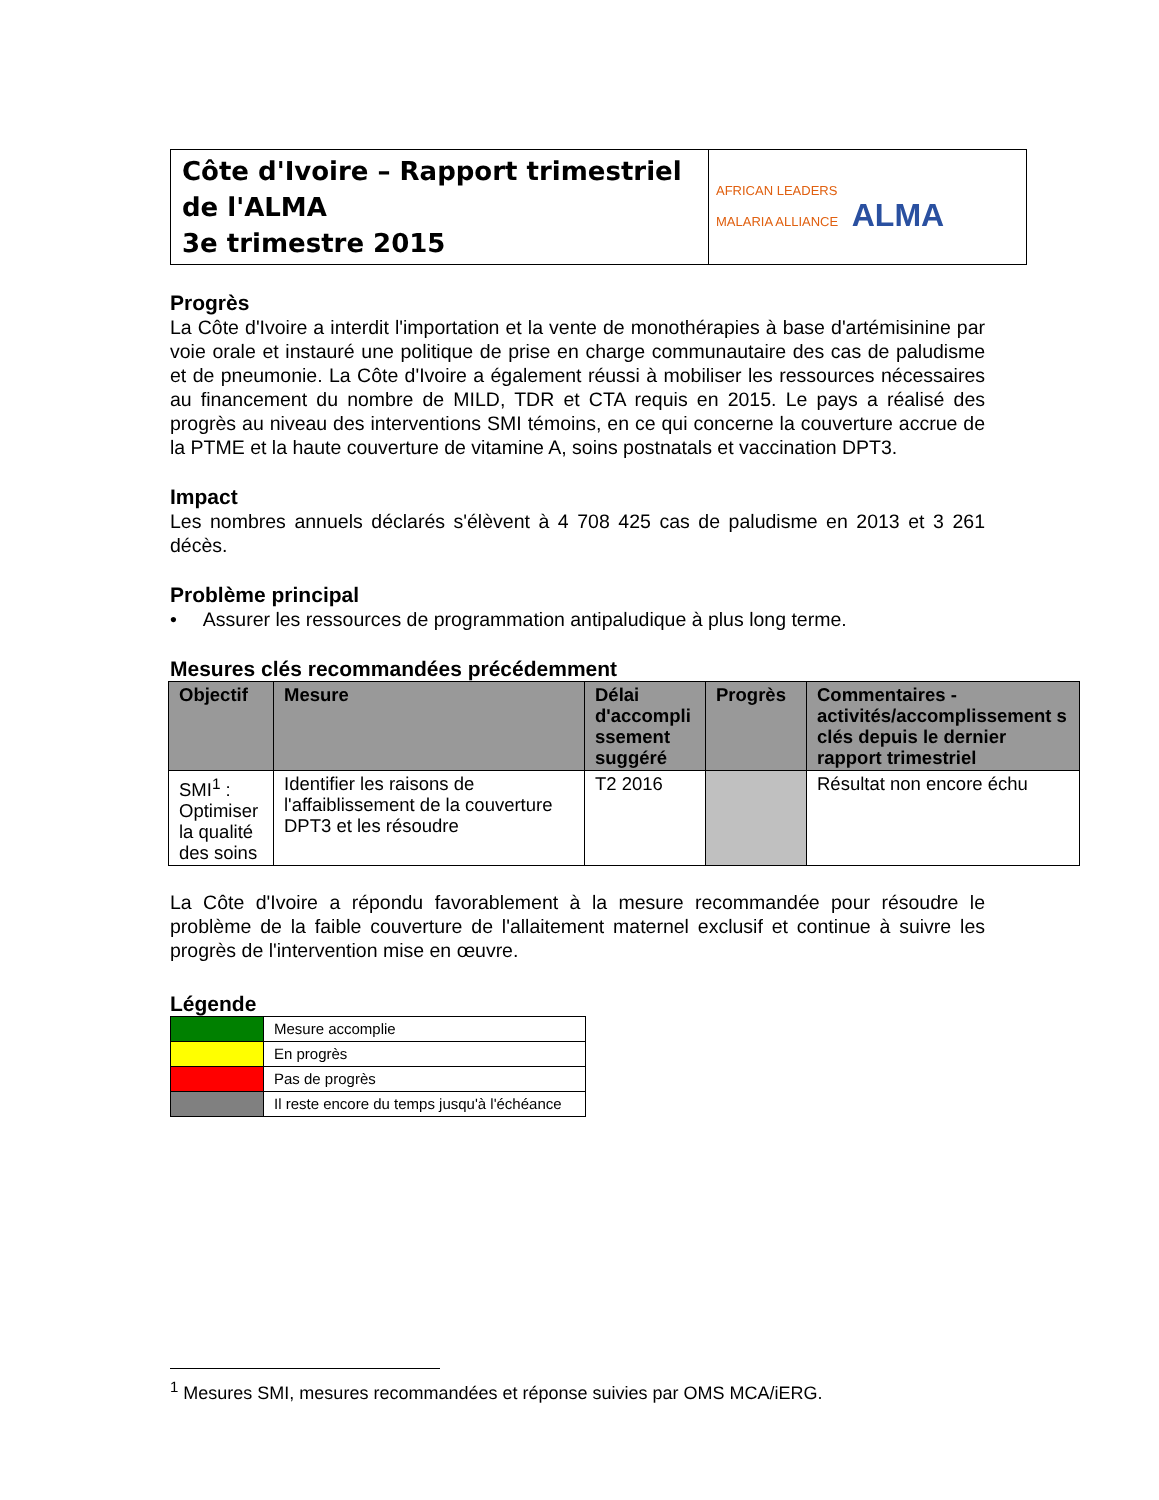| Côte d'Ivoire – Rapport trimestriel de l'ALMA 3e trimestre 2015 | AFRICAN LEADERS MALARIA ALLIANCE ALMA |
Progrès
La Côte d'Ivoire a interdit l'importation et la vente de monothérapies à base d'artémisinine par voie orale et instauré une politique de prise en charge communautaire des cas de paludisme et de pneumonie. La Côte d'Ivoire a également réussi à mobiliser les ressources nécessaires au financement du nombre de MILD, TDR et CTA requis en 2015. Le pays a réalisé des progrès au niveau des interventions SMI témoins, en ce qui concerne la couverture accrue de la PTME et la haute couverture de vitamine A, soins postnatals et vaccination DPT3.
Impact
Les nombres annuels déclarés s'élèvent à 4 708 425 cas de paludisme en 2013 et 3 261 décès.
Problème principal
• Assurer les ressources de programmation antipaludique à plus long terme.
Mesures clés recommandées précédemment
| Objectif | Mesure | Délai d'accompli ssement suggéré | Progrès | Commentaires - activités/accomplissement s clés depuis le dernier rapport trimestriel |
| --- | --- | --- | --- | --- |
| SMI<sup>1</sup> : Optimiser la qualité des soins | Identifier les raisons de l'affaiblissement de la couverture DPT3 et les résoudre | T2 2016 | | Résultat non encore échu |
La Côte d'Ivoire a répondu favorablement à la mesure recommandée pour résoudre le problème de la faible couverture de l'allaitement maternel exclusif et continue à suivre les progrès de l'intervention mise en œuvre.
Légende
| | Mesure accomplie |
| | En progrès |
| | Pas de progrès |
| | Il reste encore du temps jusqu'à l'échéance |
<sup>1</sup> Mesures SMI, mesures recommandées et réponse suivies par OMS MCA/iERG.